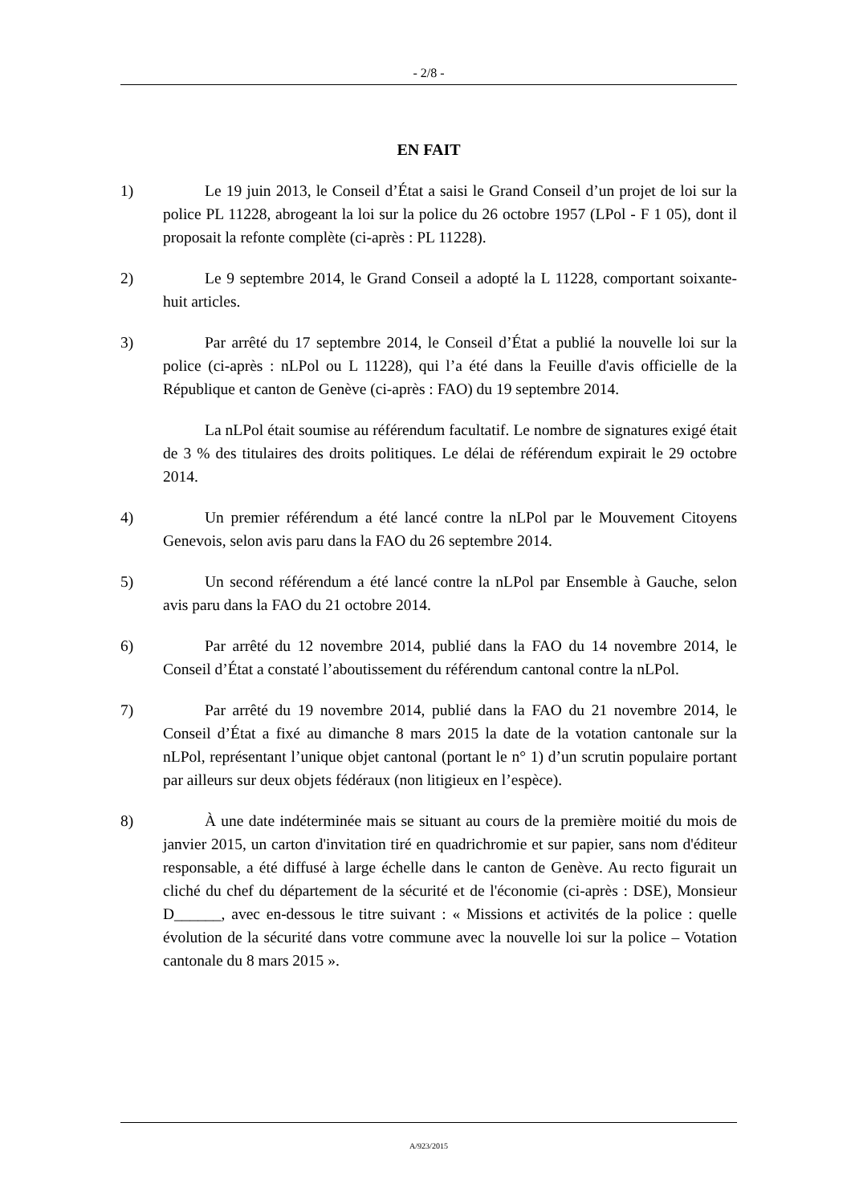- 2/8 -
EN FAIT
1) Le 19 juin 2013, le Conseil d’État a saisi le Grand Conseil d’un projet de loi sur la police PL 11228, abrogeant la loi sur la police du 26 octobre 1957 (LPol - F 1 05), dont il proposait la refonte complète (ci-après : PL 11228).
2) Le 9 septembre 2014, le Grand Conseil a adopté la L 11228, comportant soixante-huit articles.
3) Par arrêté du 17 septembre 2014, le Conseil d’État a publié la nouvelle loi sur la police (ci-après : nLPol ou L 11228), qui l’a été dans la Feuille d'avis officielle de la République et canton de Genève (ci-après : FAO) du 19 septembre 2014.
La nLPol était soumise au référendum facultatif. Le nombre de signatures exigé était de 3 % des titulaires des droits politiques. Le délai de référendum expirait le 29 octobre 2014.
4) Un premier référendum a été lancé contre la nLPol par le Mouvement Citoyens Genevois, selon avis paru dans la FAO du 26 septembre 2014.
5) Un second référendum a été lancé contre la nLPol par Ensemble à Gauche, selon avis paru dans la FAO du 21 octobre 2014.
6) Par arrêté du 12 novembre 2014, publié dans la FAO du 14 novembre 2014, le Conseil d’État a constaté l’aboutissement du référendum cantonal contre la nLPol.
7) Par arrêté du 19 novembre 2014, publié dans la FAO du 21 novembre 2014, le Conseil d’État a fixé au dimanche 8 mars 2015 la date de la votation cantonale sur la nLPol, représentant l’unique objet cantonal (portant le n° 1) d’un scrutin populaire portant par ailleurs sur deux objets fédéraux (non litigieux en l’espèce).
8) À une date indéterminée mais se situant au cours de la première moitié du mois de janvier 2015, un carton d'invitation tiré en quadrichromie et sur papier, sans nom d'éditeur responsable, a été diffusé à large échelle dans le canton de Genève. Au recto figurait un cliché du chef du département de la sécurité et de l'économie (ci-après : DSE), Monsieur D______, avec en-dessous le titre suivant : « Missions et activités de la police : quelle évolution de la sécurité dans votre commune avec la nouvelle loi sur la police – Votation cantonale du 8 mars 2015 ».
A/923/2015